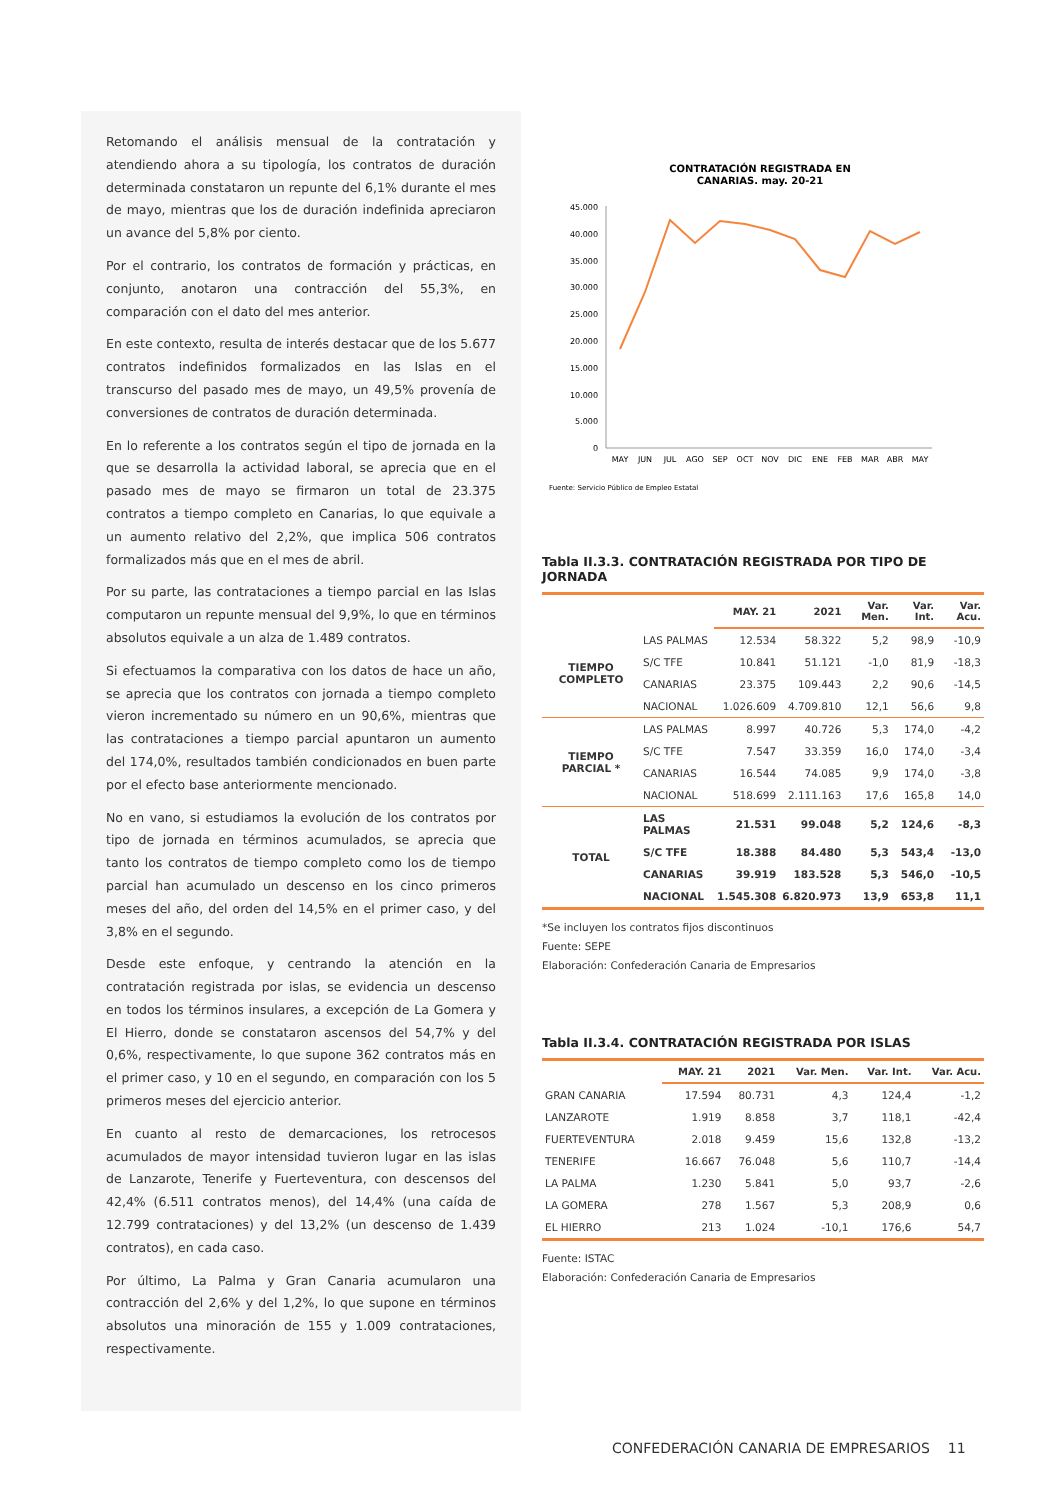Retomando el análisis mensual de la contratación y atendiendo ahora a su tipología, los contratos de duración determinada constataron un repunte del 6,1% durante el mes de mayo, mientras que los de duración indefinida apreciaron un avance del 5,8% por ciento.
Por el contrario, los contratos de formación y prácticas, en conjunto, anotaron una contracción del 55,3%, en comparación con el dato del mes anterior.
En este contexto, resulta de interés destacar que de los 5.677 contratos indefinidos formalizados en las Islas en el transcurso del pasado mes de mayo, un 49,5% provenía de conversiones de contratos de duración determinada.
En lo referente a los contratos según el tipo de jornada en la que se desarrolla la actividad laboral, se aprecia que en el pasado mes de mayo se firmaron un total de 23.375 contratos a tiempo completo en Canarias, lo que equivale a un aumento relativo del 2,2%, que implica 506 contratos formalizados más que en el mes de abril.
Por su parte, las contrataciones a tiempo parcial en las Islas computaron un repunte mensual del 9,9%, lo que en términos absolutos equivale a un alza de 1.489 contratos.
Si efectuamos la comparativa con los datos de hace un año, se aprecia que los contratos con jornada a tiempo completo vieron incrementado su número en un 90,6%, mientras que las contrataciones a tiempo parcial apuntaron un aumento del 174,0%, resultados también condicionados en buen parte por el efecto base anteriormente mencionado.
No en vano, si estudiamos la evolución de los contratos por tipo de jornada en términos acumulados, se aprecia que tanto los contratos de tiempo completo como los de tiempo parcial han acumulado un descenso en los cinco primeros meses del año, del orden del 14,5% en el primer caso, y del 3,8% en el segundo.
Desde este enfoque, y centrando la atención en la contratación registrada por islas, se evidencia un descenso en todos los términos insulares, a excepción de La Gomera y El Hierro, donde se constataron ascensos del 54,7% y del 0,6%, respectivamente, lo que supone 362 contratos más en el primer caso, y 10 en el segundo, en comparación con los 5 primeros meses del ejercicio anterior.
En cuanto al resto de demarcaciones, los retrocesos acumulados de mayor intensidad tuvieron lugar en las islas de Lanzarote, Tenerife y Fuerteventura, con descensos del 42,4% (6.511 contratos menos), del 14,4% (una caída de 12.799 contrataciones) y del 13,2% (un descenso de 1.439 contratos), en cada caso.
Por último, La Palma y Gran Canaria acumularon una contracción del 2,6% y del 1,2%, lo que supone en términos absolutos una minoración de 155 y 1.009 contrataciones, respectivamente.
CONTRATACIÓN REGISTRADA EN
CANARIAS. may. 20-21
45.000
40.000
35.000
30.000
25.000
20.000
15.000
10.000
5.000
0
MAY
JUN
JUL
AGO
SEP
OCT
NOV
DIC
ENE
FEB
MAR
ABR
MAY
Fuente: Servicio Público de Empleo Estatal
Tabla II.3.3. CONTRATACIÓN REGISTRADA POR TIPO DE JORNADA
| | | MAY. 21 | 2021 | Var. Men. | Var. Int. | Var. Acu. |
| --- | --- | --- | --- | --- | --- | --- |
| TIEMPO COMPLETO | LAS PALMAS | 12.534 | 58.322 | 5,2 | 98,9 | -10,9 |
| | S/C TFE | 10.841 | 51.121 | -1,0 | 81,9 | -18,3 |
| | CANARIAS | 23.375 | 109.443 | 2,2 | 90,6 | -14,5 |
| | NACIONAL | 1.026.609 | 4.709.810 | 12,1 | 56,6 | 9,8 |
| TIEMPO PARCIAL * | LAS PALMAS | 8.997 | 40.726 | 5,3 | 174,0 | -4,2 |
| | S/C TFE | 7.547 | 33.359 | 16,0 | 174,0 | -3,4 |
| | CANARIAS | 16.544 | 74.085 | 9,9 | 174,0 | -3,8 |
| | NACIONAL | 518.699 | 2.111.163 | 17,6 | 165,8 | 14,0 |
| TOTAL | LAS PALMAS | 21.531 | 99.048 | 5,2 | 124,6 | -8,3 |
| | S/C TFE | 18.388 | 84.480 | 5,3 | 543,4 | -13,0 |
| | CANARIAS | 39.919 | 183.528 | 5,3 | 546,0 | -10,5 |
| | NACIONAL | 1.545.308 | 6.820.973 | 13,9 | 653,8 | 11,1 |
*Se incluyen los contratos fijos discontinuos
Fuente: SEPE
Elaboración: Confederación Canaria de Empresarios
Tabla II.3.4. CONTRATACIÓN REGISTRADA POR ISLAS
| | MAY. 21 | 2021 | Var. Men. | Var. Int. | Var. Acu. |
| --- | --- | --- | --- | --- | --- |
| GRAN CANARIA | 17.594 | 80.731 | 4,3 | 124,4 | -1,2 |
| LANZAROTE | 1.919 | 8.858 | 3,7 | 118,1 | -42,4 |
| FUERTEVENTURA | 2.018 | 9.459 | 15,6 | 132,8 | -13,2 |
| TENERIFE | 16.667 | 76.048 | 5,6 | 110,7 | -14,4 |
| LA PALMA | 1.230 | 5.841 | 5,0 | 93,7 | -2,6 |
| LA GOMERA | 278 | 1.567 | 5,3 | 208,9 | 0,6 |
| EL HIERRO | 213 | 1.024 | -10,1 | 176,6 | 54,7 |
Fuente: ISTAC
Elaboración: Confederación Canaria de Empresarios
CONFEDERACIÓN CANARIA DE EMPRESARIOS 11